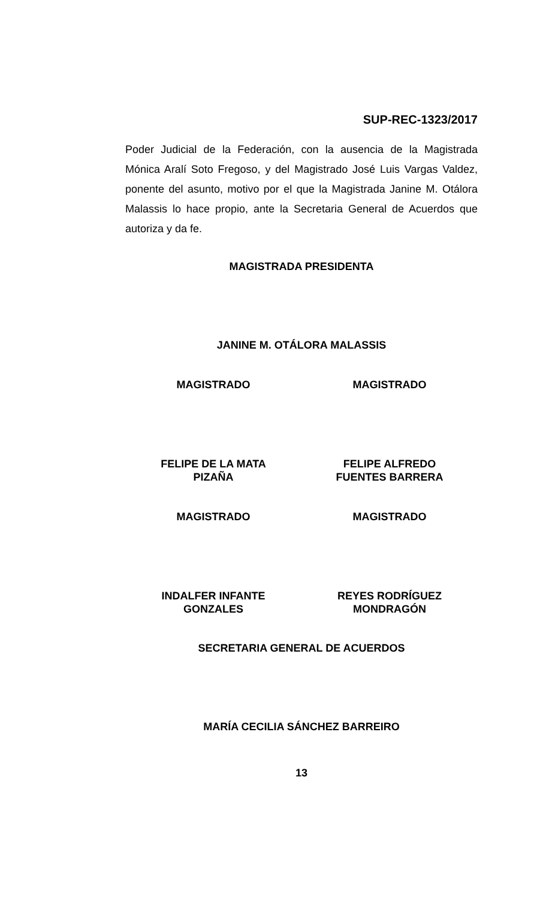SUP-REC-1323/2017
Poder Judicial de la Federación, con la ausencia de la Magistrada Mónica Aralí Soto Fregoso, y del Magistrado José Luis Vargas Valdez, ponente del asunto, motivo por el que la Magistrada Janine M. Otálora Malassis lo hace propio, ante la Secretaria General de Acuerdos que autoriza y da fe.
MAGISTRADA PRESIDENTA
JANINE M. OTÁLORA MALASSIS
MAGISTRADO MAGISTRADO
FELIPE DE LA MATA
PIZAÑA
FELIPE ALFREDO
FUENTES BARRERA
MAGISTRADO MAGISTRADO
INDALFER INFANTE
GONZALES
REYES RODRÍGUEZ
MONDRAGÓN
SECRETARIA GENERAL DE ACUERDOS
MARÍA CECILIA SÁNCHEZ BARREIRO
13